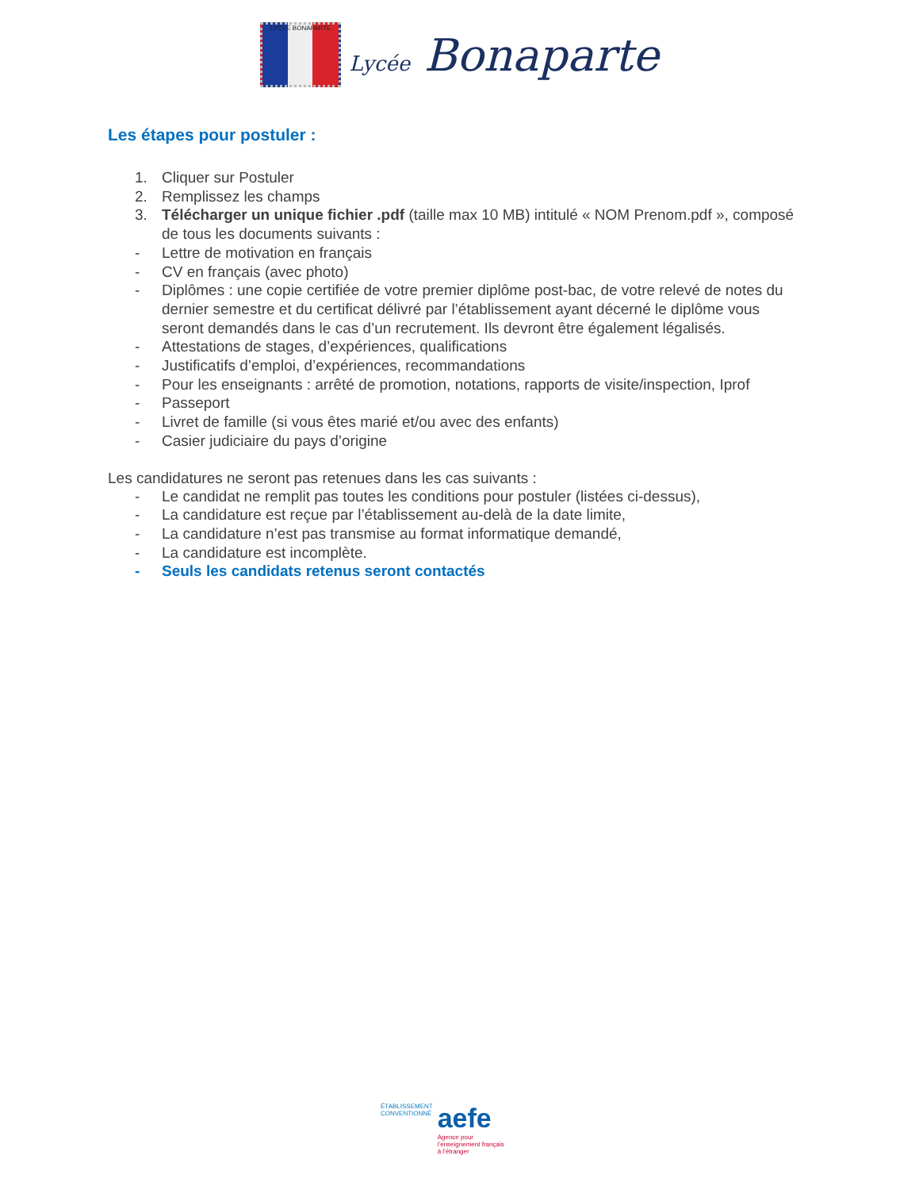LYCEE BONAPARTE Lycée Bonaparte
Les étapes pour postuler :
1. Cliquer sur Postuler
2. Remplissez les champs
3. Télécharger un unique fichier .pdf (taille max 10 MB) intitulé « NOM Prenom.pdf », composé de tous les documents suivants :
- Lettre de motivation en français
- CV en français (avec photo)
- Diplômes : une copie certifiée de votre premier diplôme post-bac, de votre relevé de notes du dernier semestre et du certificat délivré par l’établissement ayant décerné le diplôme vous seront demandés dans le cas d’un recrutement. Ils devront être également légalisés.
- Attestations de stages, d’expériences, qualifications
- Justificatifs d’emploi, d’expériences, recommandations
- Pour les enseignants : arrêté de promotion, notations, rapports de visite/inspection, Iprof
- Passeport
- Livret de famille (si vous êtes marié et/ou avec des enfants)
- Casier judiciaire du pays d’origine
Les candidatures ne seront pas retenues dans les cas suivants :
- Le candidat ne remplit pas toutes les conditions pour postuler (listées ci-dessus),
- La candidature est reçue par l’établissement au-delà de la date limite,
- La candidature n’est pas transmise au format informatique demandé,
- La candidature est incomplète.
- Seuls les candidats retenus seront contactés
ÉTABLISSEMENT
CONVENTIONNÉ
aefe
Agence pour
l’enseignement français
à l’étranger